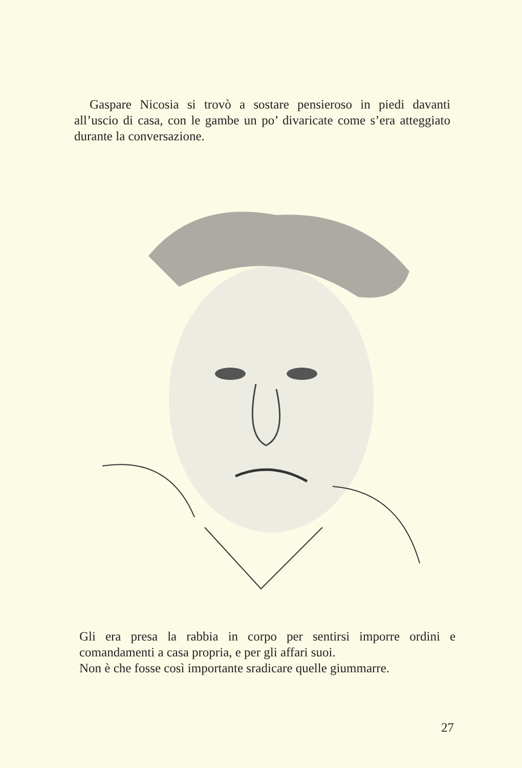Gaspare Nicosia si trovò a sostare pensieroso in piedi davanti all’uscio di casa, con le gambe un po’ divaricate come s’era atteggiato durante la conversazione.
Gli era presa la rabbia in corpo per sentirsi imporre ordini e comandamenti a casa propria, e per gli affari suoi.
Non è che fosse così importante sradicare quelle giummarre.
27